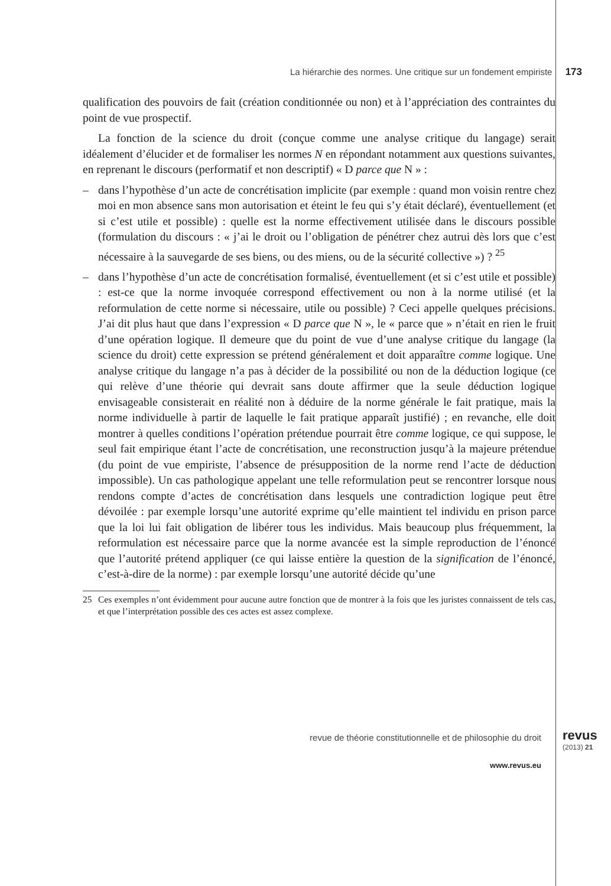La hiérarchie des normes. Une critique sur un fondement empiriste 173
qualification des pouvoirs de fait (création conditionnée ou non) et à l’apprécia­tion des contraintes du point de vue prospectif.
La fonction de la science du droit (conçue comme une analyse critique du langage) serait idéalement d’élucider et de formaliser les normes N en répondant notamment aux questions suivantes, en reprenant le discours (performatif et non descriptif) « D parce que N » :
– dans l’hypothèse d’un acte de concrétisation implicite (par exemple : quand mon voisin rentre chez moi en mon absence sans mon autorisation et éteint le feu qui s’y était déclaré), éventuellement (et si c’est utile et possible) : quelle est la norme effectivement utilisée dans le discours possible (formulation du discours : « j’ai le droit ou l’obligation de pénétrer chez autrui dès lors que c’est nécessaire à la sauvegarde de ses biens, ou des miens, ou de la sécurité collective ») ? <sup>25</sup>
– dans l’hypothèse d’un acte de concrétisation formalisé, éventuellement (et si c’est utile et possible) : est-ce que la norme invoquée correspond effec­tivement ou non à la norme utilisé (et la reformulation de cette norme si nécessaire, utile ou possible) ? Ceci appelle quelques précisions. J’ai dit plus haut que dans l’expression « D parce que N », le « parce que » n’était en rien le fruit d’une opération logique. Il demeure que du point de vue d’une analyse critique du langage (la science du droit) cette expression se prétend généra­lement et doit apparaître comme logique. Une analyse critique du langage n’a pas à décider de la possibilité ou non de la déduction logique (ce qui relève d’une théorie qui devrait sans doute affirmer que la seule déduction logique envisageable consisterait en réalité non à déduire de la norme générale le fait pratique, mais la norme individuelle à partir de laquelle le fait pratique apparaît justifié) ; en revanche, elle doit montrer à quelles conditions l’opé­ration prétendue pourrait être comme logique, ce qui suppose, le seul fait empirique étant l’acte de concrétisation, une reconstruction jusqu’à la ma­jeure prétendue (du point de vue empiriste, l’absence de présupposition de la norme rend l’acte de déduction impossible). Un cas pathologique appe­lant une telle reformulation peut se rencontrer lorsque nous rendons compte d’actes de concrétisation dans lesquels une contradiction logique peut être dévoilée : par exemple lorsqu’une autorité exprime qu’elle maintient tel indi­vidu en prison parce que la loi lui fait obligation de libérer tous les individus. Mais beaucoup plus fréquemment, la reformulation est nécessaire parce que la norme avancée est la simple reproduction de l’énoncé que l’autorité pré­tend appliquer (ce qui laisse entière la question de la signification de l’énoncé, c’est-à-dire de la norme) : par exemple lorsqu’une autorité décide qu’une
25 Ces exemples n’ont évidemment pour aucune autre fonction que de montrer à la fois que les juristes connaissent de tels cas, et que l’interprétation possible des ces actes est assez com­plexe.
revue de théorie constitutionnelle et de philosophie du droit
revus
(2013) 21
www.revus.eu